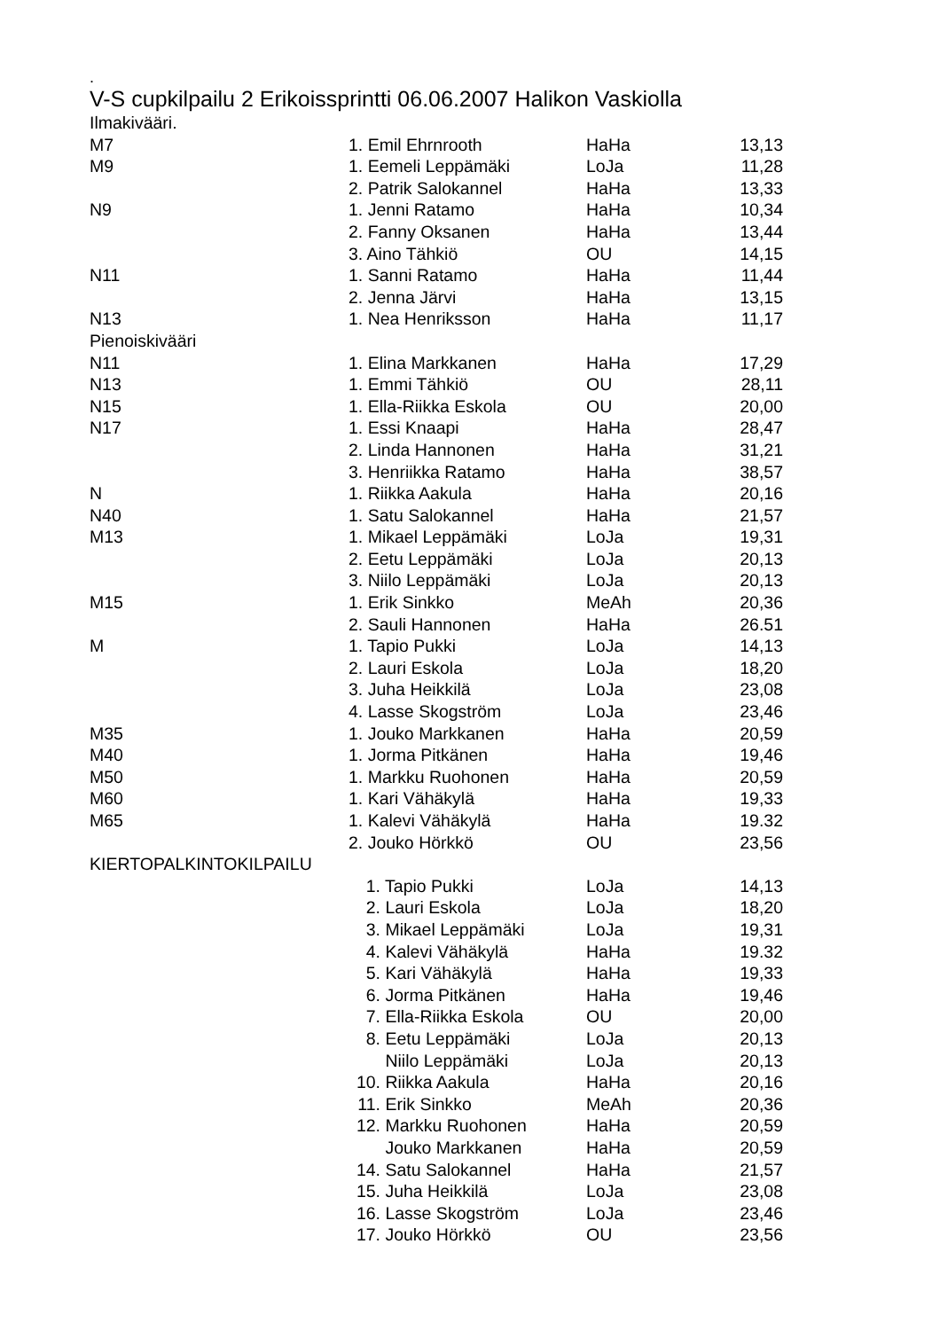.
V-S cupkilpailu 2 Erikoissprintti 06.06.2007 Halikon Vaskiolla
| Ilmakivääri. | | | |
| M7 | 1. Emil Ehrnrooth | HaHa | 13,13 |
| M9 | 1. Eemeli Leppämäki | LoJa | 11,28 |
| | 2. Patrik Salokannel | HaHa | 13,33 |
| N9 | 1. Jenni Ratamo | HaHa | 10,34 |
| | 2. Fanny Oksanen | HaHa | 13,44 |
| | 3. Aino Tähkiö | OU | 14,15 |
| N11 | 1. Sanni Ratamo | HaHa | 11,44 |
| | 2. Jenna Järvi | HaHa | 13,15 |
| N13 | 1. Nea Henriksson | HaHa | 11,17 |
| Pienoiskivääri | | | |
| N11 | 1. Elina Markkanen | HaHa | 17,29 |
| N13 | 1. Emmi Tähkiö | OU | 28,11 |
| N15 | 1. Ella-Riikka Eskola | OU | 20,00 |
| N17 | 1. Essi Knaapi | HaHa | 28,47 |
| | 2. Linda Hannonen | HaHa | 31,21 |
| | 3. Henriikka Ratamo | HaHa | 38,57 |
| N | 1. Riikka Aakula | HaHa | 20,16 |
| N40 | 1. Satu Salokannel | HaHa | 21,57 |
| M13 | 1. Mikael Leppämäki | LoJa | 19,31 |
| | 2. Eetu Leppämäki | LoJa | 20,13 |
| | 3. Niilo Leppämäki | LoJa | 20,13 |
| M15 | 1. Erik Sinkko | MeAh | 20,36 |
| | 2. Sauli Hannonen | HaHa | 26.51 |
| M | 1. Tapio Pukki | LoJa | 14,13 |
| | 2. Lauri Eskola | LoJa | 18,20 |
| | 3. Juha Heikkilä | LoJa | 23,08 |
| | 4. Lasse Skogström | LoJa | 23,46 |
| M35 | 1. Jouko Markkanen | HaHa | 20,59 |
| M40 | 1. Jorma Pitkänen | HaHa | 19,46 |
| M50 | 1. Markku Ruohonen | HaHa | 20,59 |
| M60 | 1. Kari Vähäkylä | HaHa | 19,33 |
| M65 | 1. Kalevi Vähäkylä | HaHa | 19.32 |
| | 2. Jouko Hörkkö | OU | 23,56 |
| KIERTOPALKINTOKILPAILU | | | |
| | 1. Tapio Pukki | LoJa | 14,13 |
| | 2. Lauri Eskola | LoJa | 18,20 |
| | 3. Mikael Leppämäki | LoJa | 19,31 |
| | 4. Kalevi Vähäkylä | HaHa | 19.32 |
| | 5. Kari Vähäkylä | HaHa | 19,33 |
| | 6. Jorma Pitkänen | HaHa | 19,46 |
| | 7. Ella-Riikka Eskola | OU | 20,00 |
| | 8. Eetu Leppämäki | LoJa | 20,13 |
| | Niilo Leppämäki | LoJa | 20,13 |
| | 10. Riikka Aakula | HaHa | 20,16 |
| | 11. Erik Sinkko | MeAh | 20,36 |
| | 12. Markku Ruohonen | HaHa | 20,59 |
| | Jouko Markkanen | HaHa | 20,59 |
| | 14. Satu Salokannel | HaHa | 21,57 |
| | 15. Juha Heikkilä | LoJa | 23,08 |
| | 16. Lasse Skogström | LoJa | 23,46 |
| | 17. Jouko Hörkkö | OU | 23,56 |